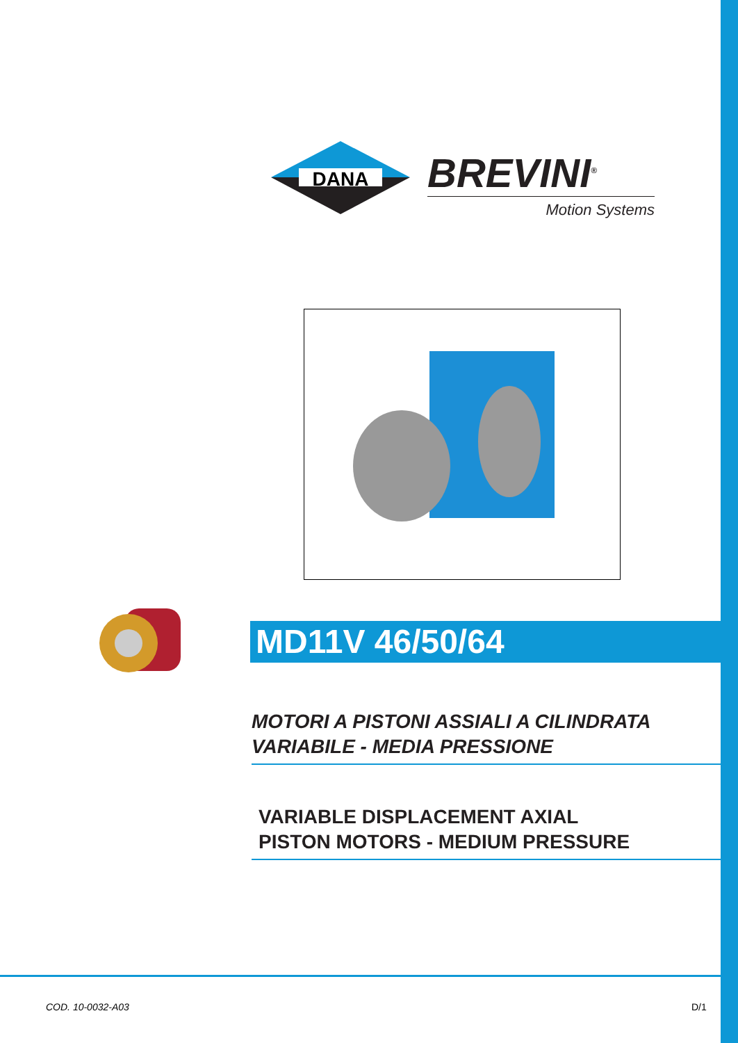DANA
BREVINI<sup>®</sup>
Motion Systems
MD11V 46/50/64
MOTORI A PISTONI ASSIALI A CILINDRATA
VARIABILE - MEDIA PRESSIONE
VARIABLE DISPLACEMENT AXIAL
PISTON MOTORS - MEDIUM PRESSURE
COD. 10-0032-A03 D/1